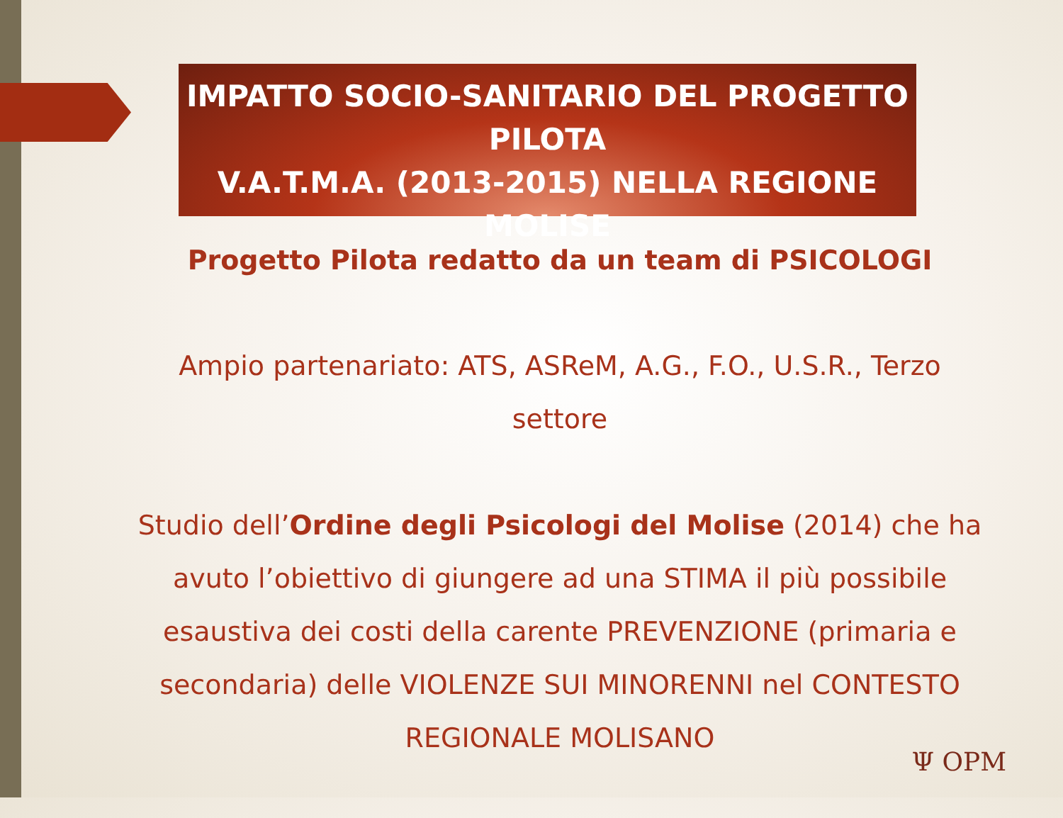IMPATTO SOCIO-SANITARIO DEL PROGETTO PILOTA
V.A.T.M.A. (2013-2015) NELLA REGIONE
MOLISE
Progetto Pilota redatto da un team di PSICOLOGI
Ampio partenariato: ATS, ASReM, A.G., F.O., U.S.R., Terzo settore
Studio dell’Ordine degli Psicologi del Molise (2014) che ha avuto l’obiettivo di giungere ad una STIMA il più possibile esaustiva dei costi della carente PREVENZIONE (primaria e secondaria) delle VIOLENZE SUI MINORENNI nel CONTESTO REGIONALE MOLISANO
Ψ OPM